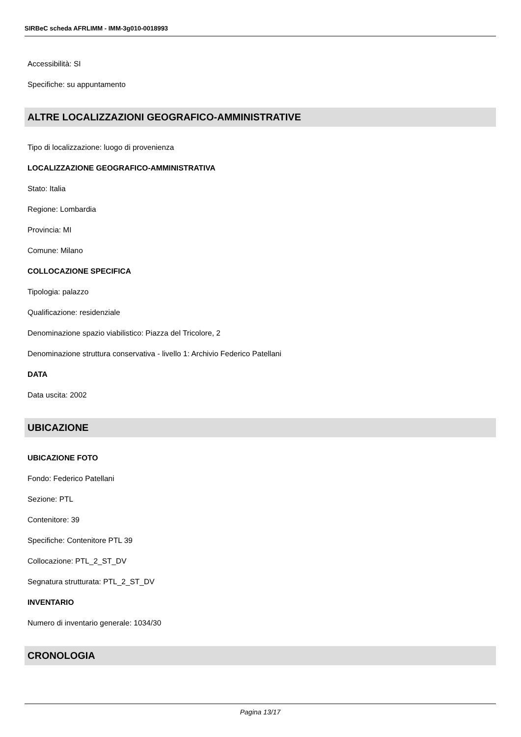SIRBeC scheda AFRLIMM - IMM-3g010-0018993
Accessibilità: SI
Specifiche: su appuntamento
ALTRE LOCALIZZAZIONI GEOGRAFICO-AMMINISTRATIVE
Tipo di localizzazione: luogo di provenienza
LOCALIZZAZIONE GEOGRAFICO-AMMINISTRATIVA
Stato: Italia
Regione: Lombardia
Provincia: MI
Comune: Milano
COLLOCAZIONE SPECIFICA
Tipologia: palazzo
Qualificazione: residenziale
Denominazione spazio viabilistico: Piazza del Tricolore, 2
Denominazione struttura conservativa - livello 1: Archivio Federico Patellani
DATA
Data uscita: 2002
UBICAZIONE
UBICAZIONE FOTO
Fondo: Federico Patellani
Sezione: PTL
Contenitore: 39
Specifiche: Contenitore PTL 39
Collocazione: PTL_2_ST_DV
Segnatura strutturata: PTL_2_ST_DV
INVENTARIO
Numero di inventario generale: 1034/30
CRONOLOGIA
Pagina 13/17